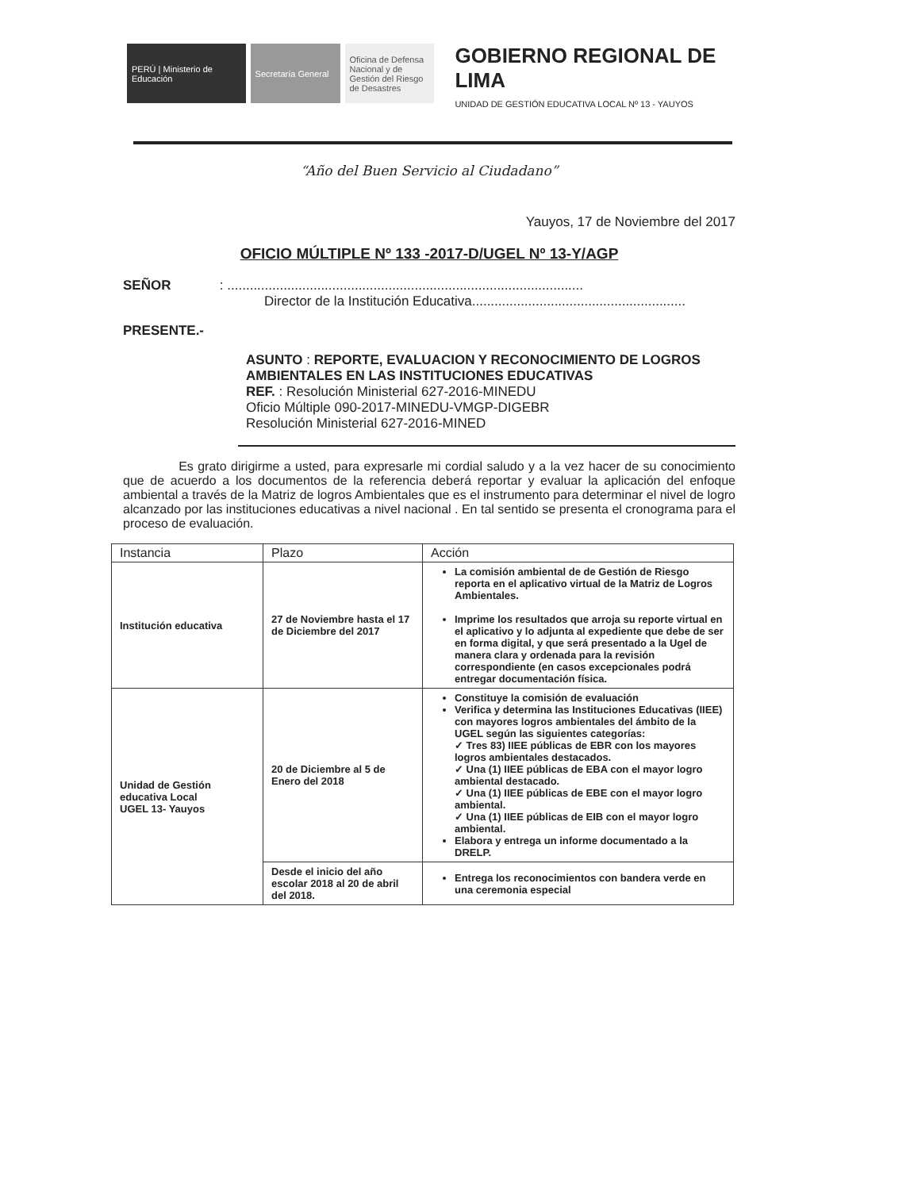PERÚ | Ministerio de Educación
Secretaría General
Oficina de Defensa Nacional y de Gestión del Riesgo de Desastres
GOBIERNO REGIONAL DE LIMA
UNIDAD DE GESTIÓN EDUCATIVA LOCAL Nº 13 - YAUYOS
“Año del Buen Servicio al Ciudadano”
Yauyos, 17 de Noviembre del 2017
OFICIO MÚLTIPLE Nº 133 -2017-D/UGEL Nº 13-Y/AGP
SEÑOR : ...............................................................................................
Director de la Institución Educativa.........................................................
PRESENTE.-
ASUNTO : REPORTE, EVALUACION Y RECONOCIMIENTO DE LOGROS AMBIENTALES EN LAS INSTITUCIONES EDUCATIVAS
REF. : Resolución Ministerial 627-2016-MINEDU
Oficio Múltiple 090-2017-MINEDU-VMGP-DIGEBR
Resolución Ministerial 627-2016-MINED
Es grato dirigirme a usted, para expresarle mi cordial saludo y a la vez hacer de su conocimiento que de acuerdo a los documentos de la referencia deberá reportar y evaluar la aplicación del enfoque ambiental a través de la Matriz de logros Ambientales que es el instrumento para determinar el nivel de logro alcanzado por las instituciones educativas a nivel nacional . En tal sentido se presenta el cronograma para el proceso de evaluación.
| Instancia | Plazo | Acción |
| --- | --- | --- |
| Institución educativa | 27 de Noviembre hasta el 17 de Diciembre del 2017 | La comisión ambiental de de Gestión de Riesgo reporta en el aplicativo virtual de la Matriz de Logros Ambientales. Imprime los resultados que arroja su reporte virtual en el aplicativo y lo adjunta al expediente que debe de ser en forma digital, y que será presentado a la Ugel de manera clara y ordenada para la revisión correspondiente (en casos excepcionales podrá entregar documentación física. |
| Unidad de Gestión educativa Local UGEL 13- Yauyos | 20 de Diciembre al 5 de Enero del 2018 | Constituye la comisión de evaluación Verifica y determina las Instituciones Educativas (IIEE) con mayores logros ambientales del ámbito de la UGEL según las siguientes categorías: ✓ Tres 83) IIEE públicas de EBR con los mayores logros ambientales destacados. ✓ Una (1) IIEE públicas de EBA con el mayor logro ambiental destacado. ✓ Una (1) IIEE públicas de EBE con el mayor logro ambiental. ✓ Una (1) IIEE públicas de EIB con el mayor logro ambiental. Elabora y entrega un informe documentado a la DRELP. |
| | Desde el inicio del año escolar 2018 al 20 de abril del 2018. | Entrega los reconocimientos con bandera verde en una ceremonia especial |